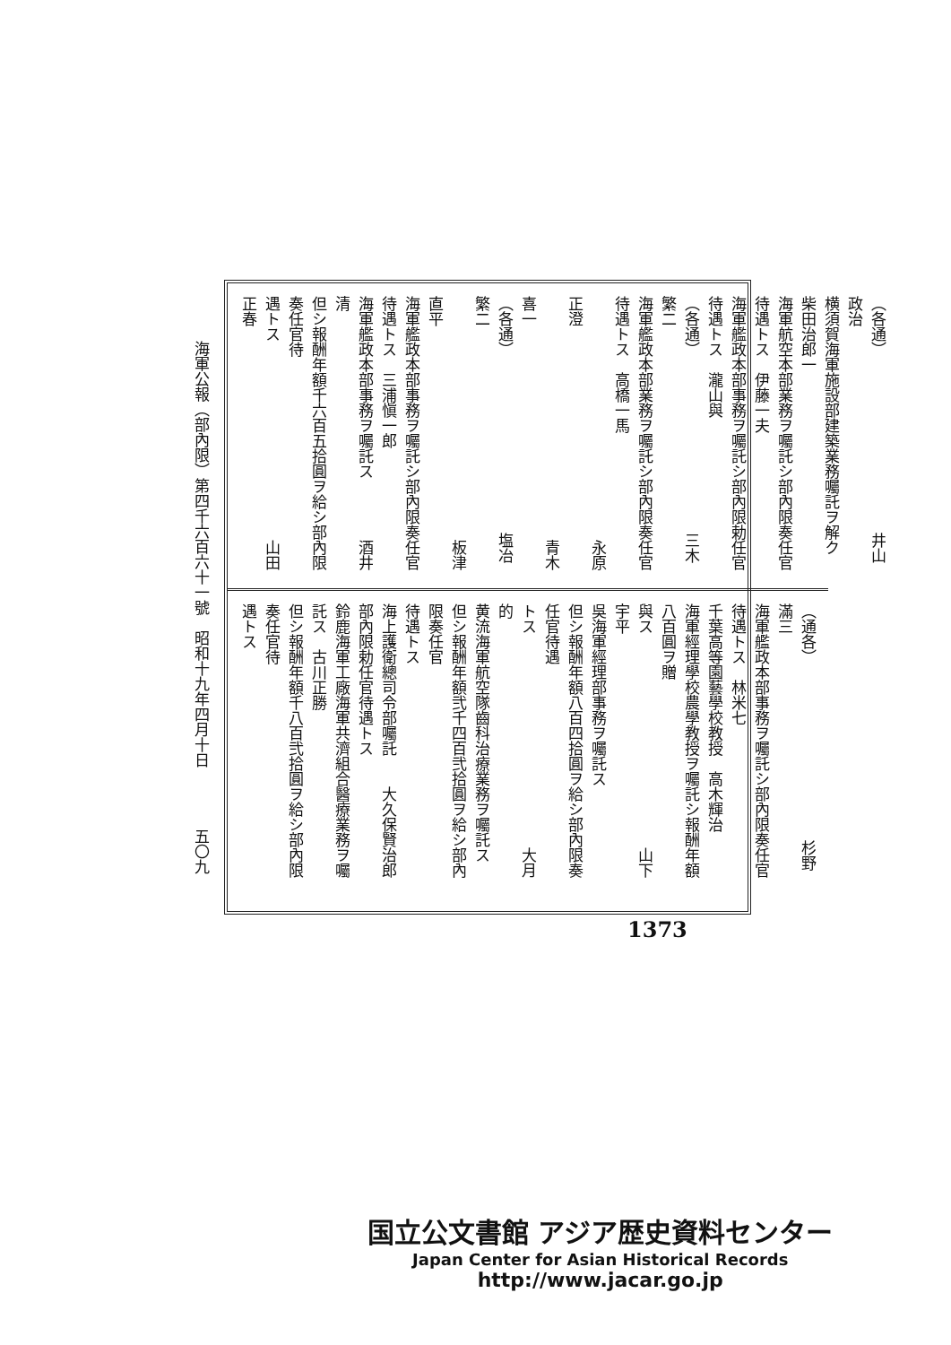（各通）　　　　　　　　　　　　井山政治
横須賀海軍施設部建築業務囑託ヲ解ク　柴田治郎一
海軍航空本部業務ヲ囑託シ部內限奏任官待遇トス　伊藤一夫
海軍艦政本部事務ヲ囑託シ部內限勅任官待遇トス　瀧山與
（各通）　　　　　　　　　　　　三木繁二
海軍艦政本部業務ヲ囑託シ部內限奏任官待遇トス　高橋一馬
　　　　　　　　　　　　　　　　永原正澄
　　　　　　　　　　　　　　　　青木喜一
（各通）　　　　　　　　　　　　塩冶繁二
　　　　　　　　　　　　　　　　板津直平
海軍艦政本部事務ヲ囑託シ部內限奏任官待遇トス　三浦愼一郎
海軍艦政本部事務ヲ囑託ス　　　　酒井清
但シ報酬年額千六百五拾圓ヲ給シ部內限奏任官待
遇トス　　　　　　　　　　　　　山田正春
（通各）　　　　　　　　　　　　杉野滿三
海軍艦政本部事務ヲ囑託シ部內限奏任官待遇トス　林米七
千葉高等園藝學校教授　高木輝治
海軍經理學校農學教授ヲ囑託シ報酬年額八百圓ヲ贈
與ス　　　　　　　　　　　　　　山下宇平
吳海軍經理部事務ヲ囑託ス
但シ報酬年額八百四拾圓ヲ給シ部內限奏任官待遇
トス　　　　　　　　　　　　　　大月的
黄流海軍航空隊齒科治療業務ヲ囑託ス
但シ報酬年額弐千四百弐拾圓ヲ給シ部內限奏任官
待遇トス
海上護衛總司令部囑託　　大久保賢治郎
部內限勅任官待遇トス
鈴鹿海軍工廠海軍共濟組合醫療業務ヲ囑託ス　古川正勝
但シ報酬年額千八百弐拾圓ヲ給シ部內限奏任官待
遇トス
海軍公報（部內限）第四千六百六十一號　昭和十九年四月十日　　　　五〇九
1373
国立公文書館 アジア歴史資料センター
Japan Center for Asian Historical Records
http://www.jacar.go.jp